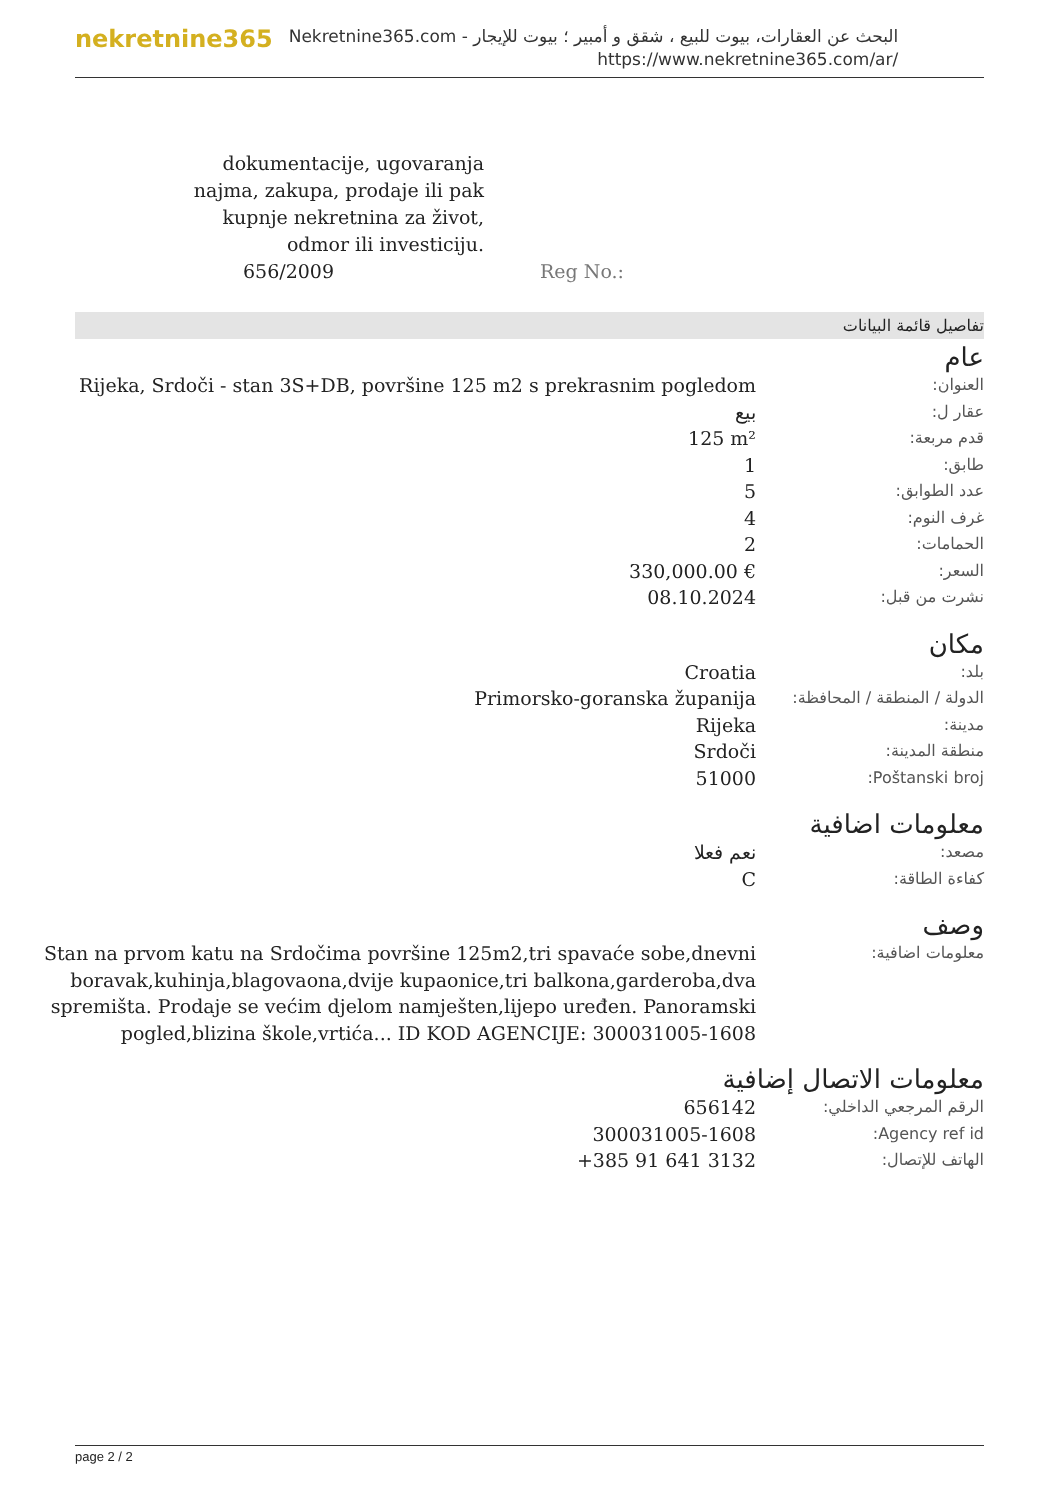nekretnine365
البحث عن العقارات، بيوت للبيع ، شقق و أمبير ؛ بيوت للإيجار - Nekretnine365.com
https://www.nekretnine365.com/ar/
dokumentacije, ugovaranja
najma, zakupa, prodaje ili pak
kupnje nekretnina za život,
odmor ili investiciju.
656/2009 Reg No.:
تفاصيل قائمة البيانات
عام
| العنوان: | Rijeka, Srdoči - stan 3S+DB, površine 125 m2 s prekrasnim pogledom |
| عقار ل: | بيع |
| قدم مربعة: | 125 m² |
| طابق: | 1 |
| عدد الطوابق: | 5 |
| غرف النوم: | 4 |
| الحمامات: | 2 |
| السعر: | 330,000.00 € |
| نشرت من قبل: | 08.10.2024 |
مكان
| بلد: | Croatia |
| الدولة / المنطقة / المحافظة: | Primorsko-goranska županija |
| مدينة: | Rijeka |
| منطقة المدينة: | Srdoči |
| Poštanski broj: | 51000 |
معلومات اضافية
| مصعد: | نعم فعلا |
| كفاءة الطاقة: | C |
وصف
| معلومات اضافية: | Stan na prvom katu na Srdočima površine 125m2,tri spavaće sobe,dnevni boravak,kuhinja,blagovaona,dvije kupaonice,tri balkona,garderoba,dva spremišta. Prodaje se većim djelom namješten,lijepo uređen. Panoramski pogled,blizina škole,vrtića... ID KOD AGENCIJE: 300031005-1608 |
معلومات الاتصال إضافية
| الرقم المرجعي الداخلي: | 656142 |
| Agency ref id: | 300031005-1608 |
| الهاتف للإتصال: | +385 91 641 3132 |
page 2 / 2